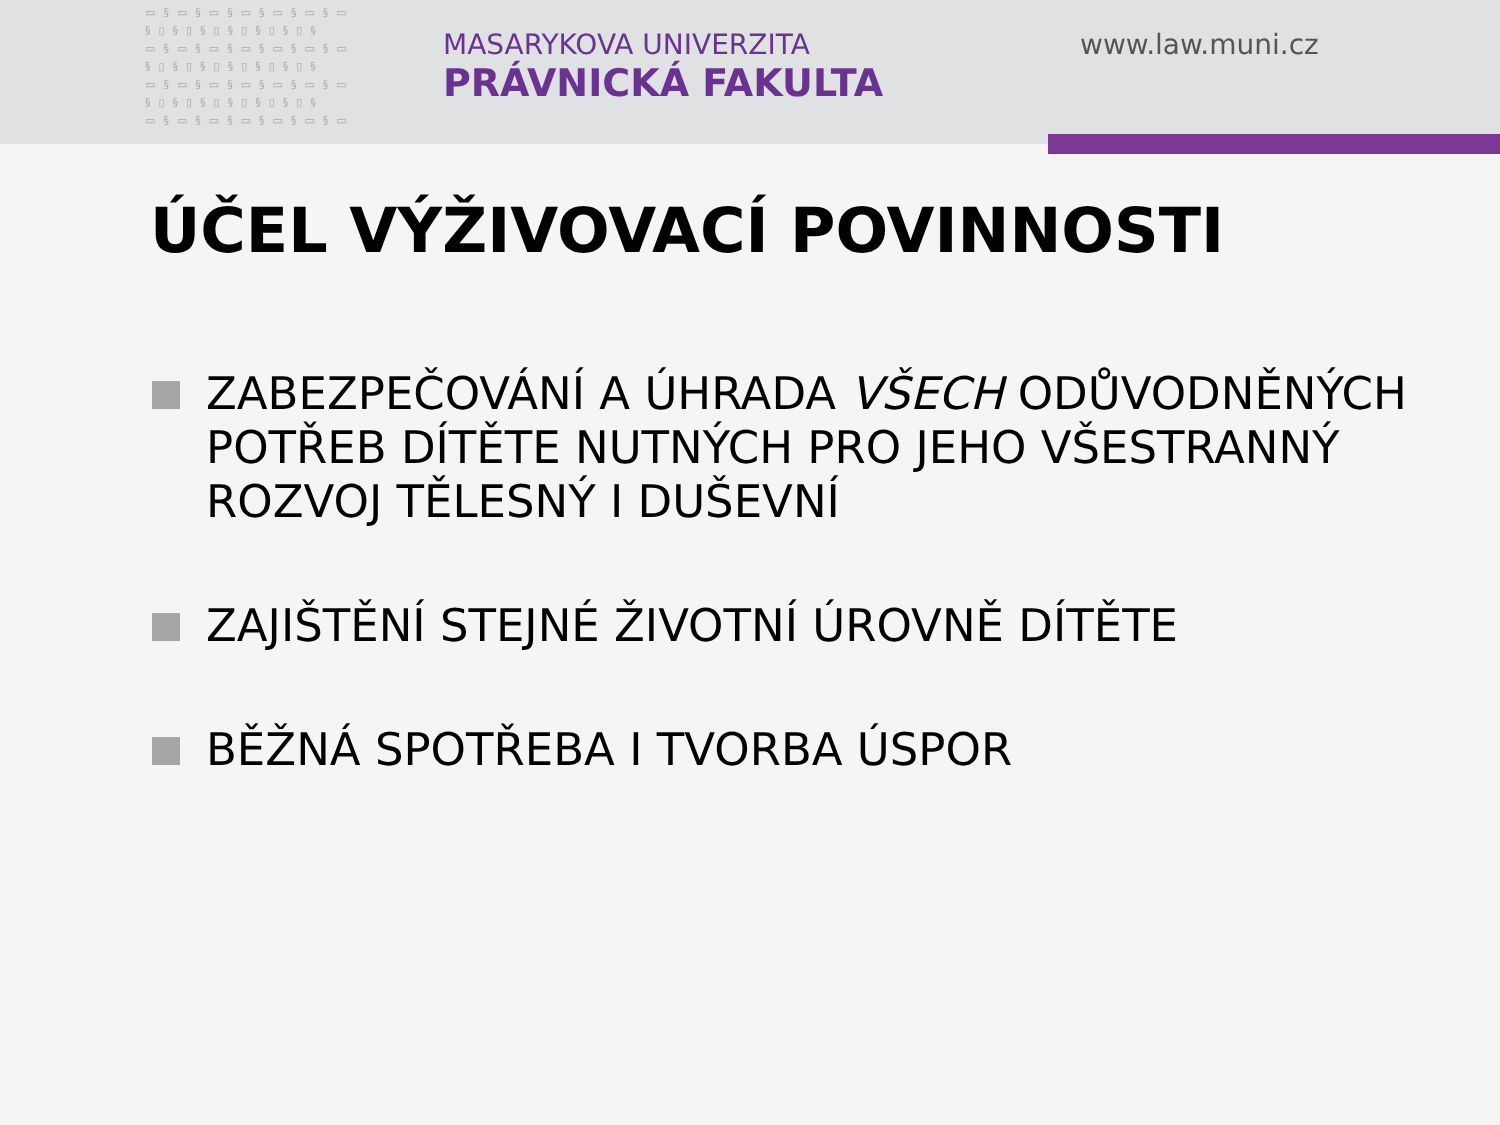▭§▭§▭§▭§▭§▭§▭ §▯§▯§▯§▯§▯§▯§ ▭§▭§▭§▭§▭§▭§▭ §▯§▯§▯§▯§▯§▯§ ▭§▭§▭§▭§▭§▭§▭ §▯§▯§▯§▯§▯§▯§ ▭§▭§▭§▭§▭§▭§▭
MASARYKOVA UNIVERZITA
PRÁVNICKÁ FAKULTA
www.law.muni.cz
ÚČEL VÝŽIVOVACÍ POVINNOSTI
ZABEZPEČOVÁNÍ A ÚHRADA VŠECH ODŮVODNĚNÝCH POTŘEB DÍTĚTE NUTNÝCH PRO JEHO VŠESTRANNÝ ROZVOJ TĚLESNÝ I DUŠEVNÍ
ZAJIŠTĚNÍ STEJNÉ ŽIVOTNÍ ÚROVNĚ DÍTĚTE
BĚŽNÁ SPOTŘEBA I TVORBA ÚSPOR